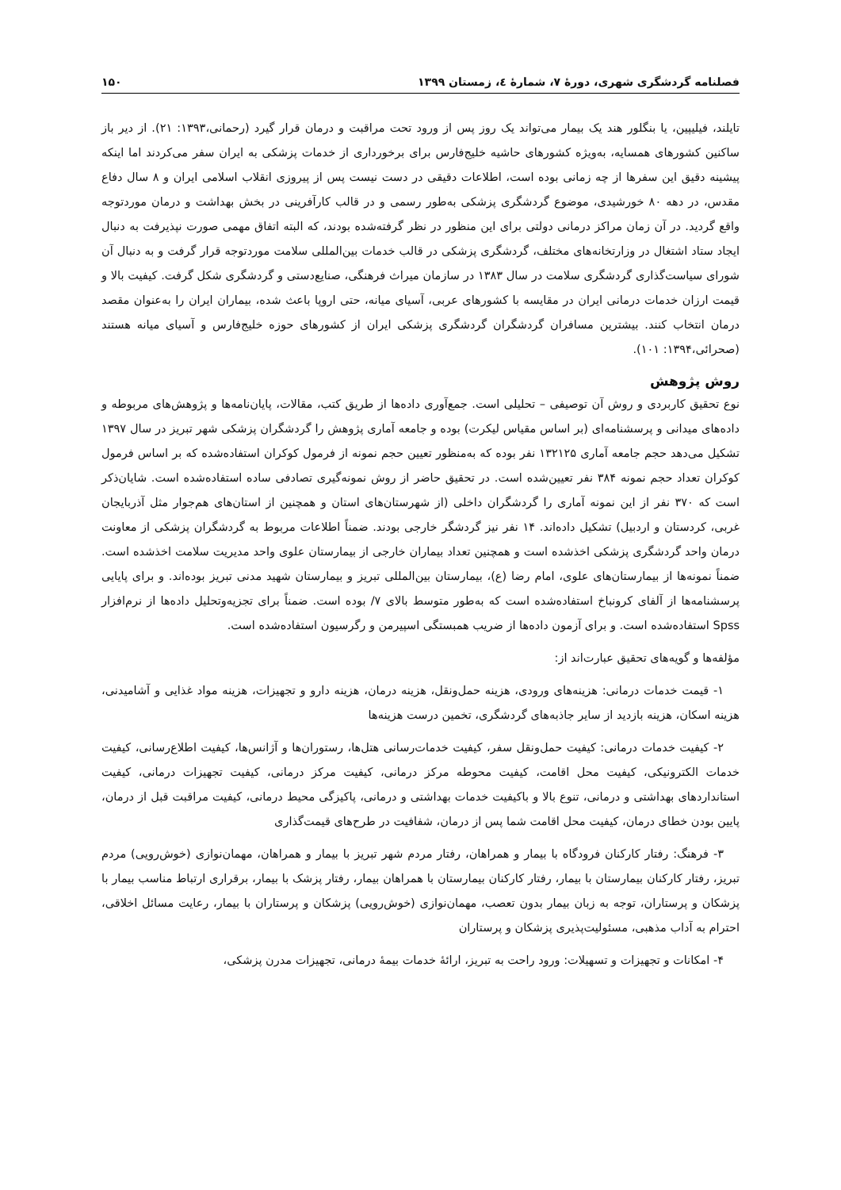فصلنامه گردشگری شهری، دورهٔ ۷، شمارهٔ ٤، زمستان ۱۳۹۹ ۱۵۰
تایلند، فیلیپین، یا بنگلور هند یک بیمار می‌تواند یک روز پس از ورود تحت مراقبت و درمان قرار گیرد (رحمانی،۱۳۹۳: ۲۱). از دیر باز ساکنین کشورهای همسایه، به‌ویژه کشورهای حاشیه خلیج‌فارس برای برخورداری از خدمات پزشکی به ایران سفر می‌کردند اما اینکه پیشینه دقیق این سفرها از چه زمانی بوده است، اطلاعات دقیقی در دست نیست پس از پیروزی انقلاب اسلامی ایران و ۸ سال دفاع مقدس، در دهه ۸۰ خورشیدی، موضوع گردشگری پزشکی به‌طور رسمی و در قالب کارآفرینی در بخش بهداشت و درمان موردتوجه واقع گردید. در آن زمان مراکز درمانی دولتی برای این منظور در نظر گرفته‌شده بودند، که البته اتفاق مهمی صورت نپذیرفت به دنبال ایجاد ستاد اشتغال در وزارتخانه‌های مختلف، گردشگری پزشکی در قالب خدمات بین‌المللی سلامت موردتوجه قرار گرفت و به دنبال آن شورای سیاست‌گذاری گردشگری سلامت در سال ۱۳۸۳ در سازمان میراث فرهنگی، صنایع‌دستی و گردشگری شکل گرفت. کیفیت بالا و قیمت ارزان خدمات درمانی ایران در مقایسه با کشورهای عربی، آسیای میانه، حتی اروپا باعث شده، بیماران ایران را به‌عنوان مقصد درمان انتخاب کنند. بیشترین مسافران گردشگران گردشگری پزشکی ایران از کشورهای حوزه خلیج‌فارس و آسیای میانه هستند (صحرائی،۱۳۹۴: ۱۰۱).
روش پژوهش
نوع تحقیق کاربردی و روش آن توصیفی – تحلیلی است. جمع‌آوری داده‌ها از طریق کتب، مقالات، پایان‌نامه‌ها و پژوهش‌های مربوطه و داده‌های میدانی و پرسشنامه‌ای (بر اساس مقیاس لیکرت) بوده و جامعه آماری پژوهش را گردشگران پزشکی شهر تبریز در سال ۱۳۹۷ تشکیل می‌دهد حجم جامعه آماری ۱۳۲۱۲۵ نفر بوده که به‌منظور تعیین حجم نمونه از فرمول کوکران استفاده‌شده که بر اساس فرمول کوکران تعداد حجم نمونه ۳۸۴ نفر تعیین‌شده است. در تحقیق حاضر از روش نمونه‌گیری تصادفی ساده استفاده‌شده است. شایان‌ذکر است که ۳۷۰ نفر از این نمونه آماری را گردشگران داخلی (از شهرستان‌های استان و همچنین از استان‌های هم‌جوار مثل آذربایجان غربی، کردستان و اردبیل) تشکیل داده‌اند. ۱۴ نفر نیز گردشگر خارجی بودند. ضمناً اطلاعات مربوط به گردشگران پزشکی از معاونت درمان واحد گردشگری پزشکی اخذشده است و همچنین تعداد بیماران خارجی از بیمارستان علوی واحد مدیریت سلامت اخذشده است. ضمناً نمونه‌ها از بیمارستان‌های علوی، امام رضا (ع)، بیمارستان بین‌المللی تبریز و بیمارستان شهید مدنی تبریز بوده‌اند. و برای پایایی پرسشنامه‌ها از آلفای کرونباخ استفاده‌شده است که به‌طور متوسط بالای ۷/ بوده است. ضمناً برای تجزیه‌وتحلیل داده‌ها از نرم‌افزار Spss استفاده‌شده است. و برای آزمون داده‌ها از ضریب همبستگی اسپیرمن و رگرسیون استفاده‌شده است.
مؤلفه‌ها و گویه‌های تحقیق عبارت‌اند از:
۱- قیمت خدمات درمانی: هزینه‌های ورودی، هزینه حمل‌ونقل، هزینه درمان، هزینه دارو و تجهیزات، هزینه مواد غذایی و آشامیدنی، هزینه اسکان، هزینه بازدید از سایر جاذبه‌های گردشگری، تخمین درست هزینه‌ها
۲- کیفیت خدمات درمانی: کیفیت حمل‌ونقل سفر، کیفیت خدمات‌رسانی هتل‌ها، رستوران‌ها و آژانس‌ها، کیفیت اطلاع‌رسانی، کیفیت خدمات الکترونیکی، کیفیت محل اقامت، کیفیت محوطه مرکز درمانی، کیفیت مرکز درمانی، کیفیت تجهیزات درمانی، کیفیت استانداردهای بهداشتی و درمانی، تنوع بالا و باکیفیت خدمات بهداشتی و درمانی، پاکیزگی محیط درمانی، کیفیت مراقبت قبل از درمان، پایین بودن خطای درمان، کیفیت محل اقامت شما پس از درمان، شفافیت در طرح‌های قیمت‌گذاری
۳- فرهنگ: رفتار کارکنان فرودگاه با بیمار و همراهان، رفتار مردم شهر تبریز با بیمار و همراهان، مهمان‌نوازی (خوش‌رویی) مردم تبریز، رفتار کارکنان بیمارستان با بیمار، رفتار کارکنان بیمارستان با همراهان بیمار، رفتار پزشک با بیمار، برقراری ارتباط مناسب بیمار با پزشکان و پرستاران، توجه به زبان بیمار بدون تعصب، مهمان‌نوازی (خوش‌رویی) پزشکان و پرستاران با بیمار، رعایت مسائل اخلاقی، احترام به آداب مذهبی، مسئولیت‌پذیری پزشکان و پرستاران
۴- امکانات و تجهیزات و تسهیلات: ورود راحت به تبریز، ارائهٔ خدمات بیمهٔ درمانی، تجهیزات مدرن پزشکی،